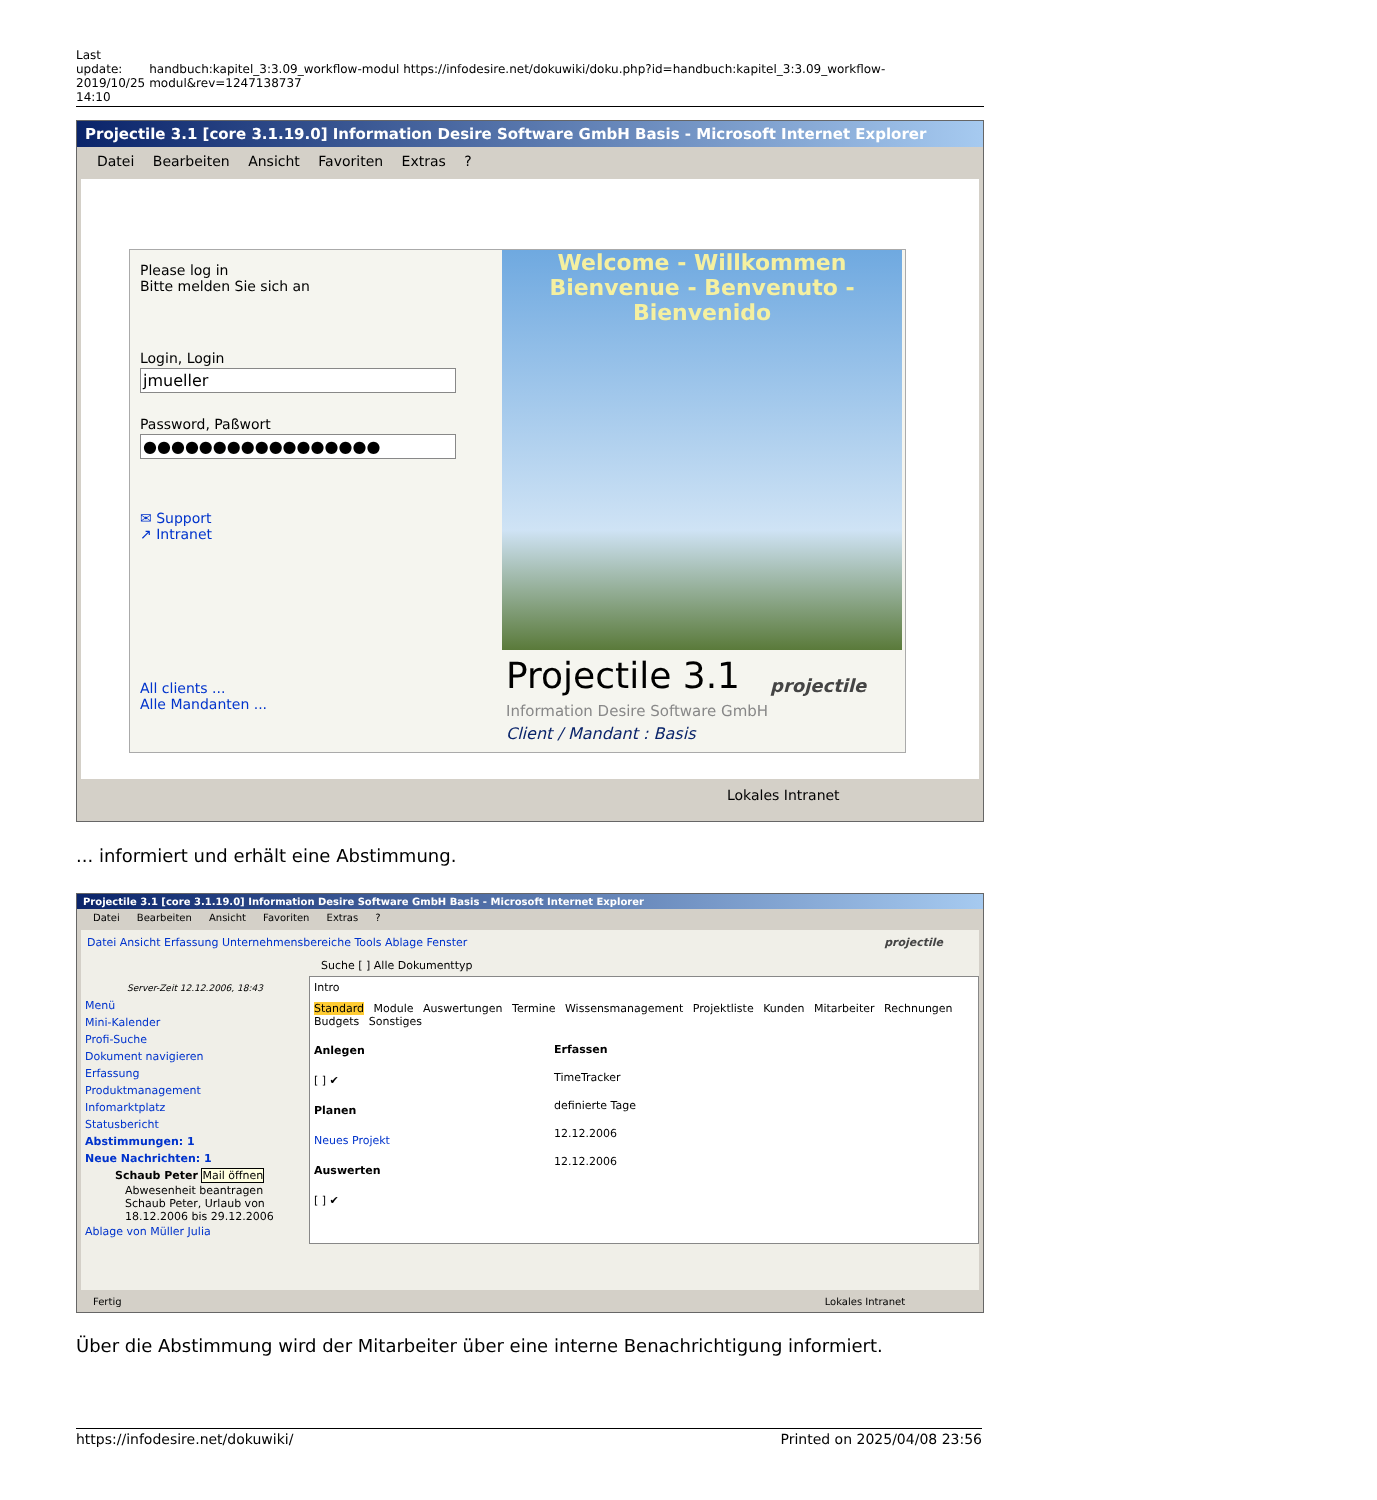Last update: 2019/10/25 14:10
handbuch:kapitel_3:3.09_workflow-modul https://infodesire.net/dokuwiki/doku.php?id=handbuch:kapitel_3:3.09_workflow-modul&rev=1247138737
Projectile 3.1 [core 3.1.19.0] Information Desire Software GmbH Basis - Microsoft Internet Explorer
Datei Bearbeiten Ansicht Favoriten Extras ?
Please log in
Bitte melden Sie sich an
Login, Login
jmueller
Password, Paßwort
●●●●●●●●●●●●●●●●●
✉ Support
↗ Intranet
All clients ...
Alle Mandanten ...
Welcome - Willkommen
Bienvenue - Benvenuto - Bienvenido
Projectile 3.1
Information Desire Software GmbH
Client / Mandant : Basis
projectile
Lokales Intranet
... informiert und erhält eine Abstimmung.
Projectile 3.1 [core 3.1.19.0] Information Desire Software GmbH Basis - Microsoft Internet Explorer
Datei Bearbeiten Ansicht Favoriten Extras ?
Datei Ansicht Erfassung Unternehmensbereiche Tools Ablage Fenster projectile
Suche [ ] Alle Dokumenttyp
Server-Zeit 12.12.2006, 18:43
Menü
Mini-Kalender
Profi-Suche
Dokument navigieren
Erfassung
Produktmanagement
Infomarktplatz
Statusbericht
Abstimmungen: 1
Neue Nachrichten: 1
Schaub Peter Mail öffnen
Abwesenheit beantragen Schaub Peter, Urlaub von 18.12.2006 bis 29.12.2006
Ablage von Müller Julia
Intro
Standard Module Auswertungen Termine Wissensmanagement Projektliste Kunden Mitarbeiter Rechnungen Budgets Sonstiges
Anlegen
[ ] ✔
Planen
Neues Projekt
Auswerten
[ ] ✔
Erfassen
TimeTracker
definierte Tage
12.12.2006
12.12.2006
Fertig Lokales Intranet
Über die Abstimmung wird der Mitarbeiter über eine interne Benachrichtigung informiert.
https://infodesire.net/dokuwiki/ Printed on 2025/04/08 23:56